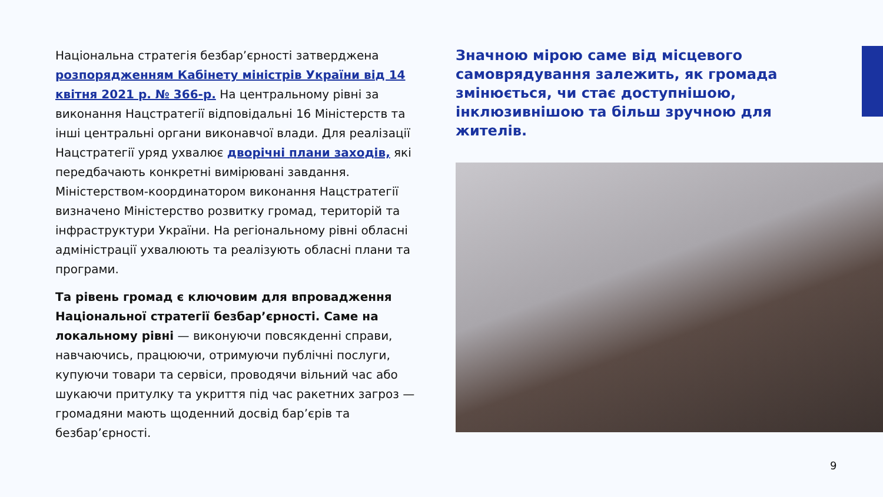Національна стратегія безбар’єрності затверджена розпорядженням Кабінету міністрів України від 14 квітня 2021 р. № 366-р. На центральному рівні за виконання Нацстратегії відповідальні 16 Міністерств та інші центральні органи виконавчої влади. Для реалізації Нацстратегії уряд ухвалює дворічні плани заходів, які передбачають конкретні вимірювані завдання. Міністерством-координатором виконання Нацстратегії визначено Міністерство розвитку громад, територій та інфраструктури України. На регіональному рівні обласні адміністрації ухвалюють та реалізують обласні плани та програми.
Та рівень громад є ключовим для впровадження Національної стратегії безбар’єрності. Саме на локальному рівні — виконуючи повсякденні справи, навчаючись, працюючи, отримуючи публічні послуги, купуючи товари та сервіси, проводячи вільний час або шукаючи притулку та укриття під час ракетних загроз — громадяни мають щоденний досвід бар’єрів та безбар’єрності.
Значною мірою саме від місцевого самоврядування залежить, як громада змінюється, чи стає доступнішою, інклюзивнішою та більш зручною для жителів.
9